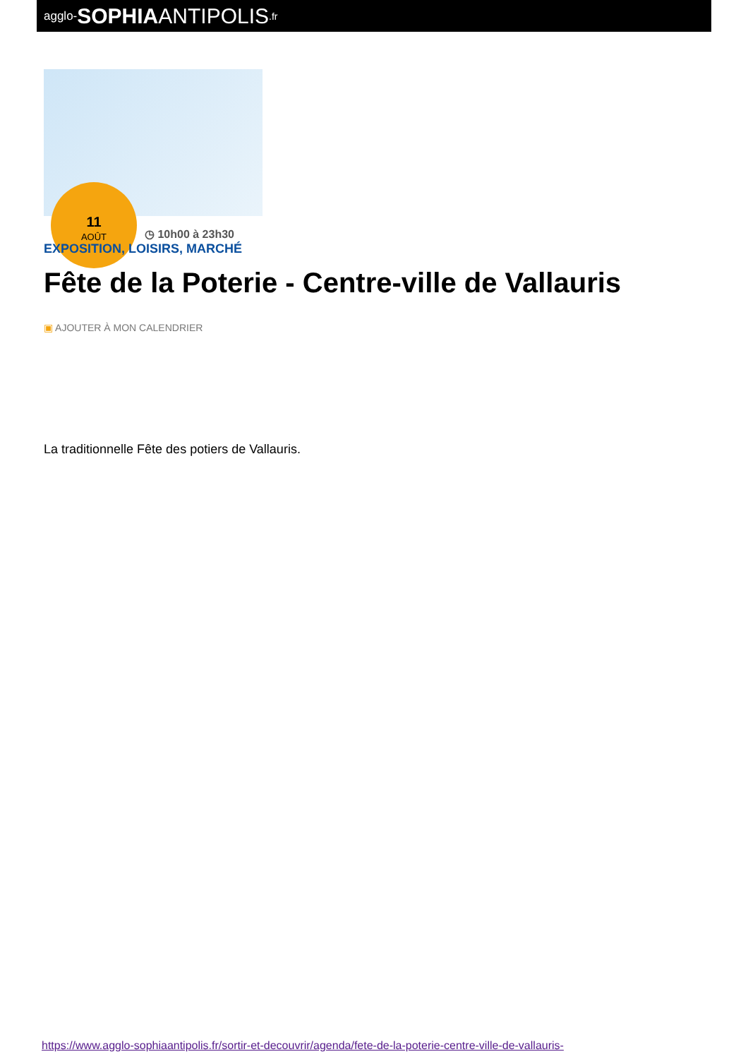agglo- SOPHIA ANTIPOLIS.fr
11
AOÛT
◷ 10h00 à 23h30
EXPOSITION, LOISIRS, MARCHÉ
Fête de la Poterie - Centre-ville de Vallauris
▣ AJOUTER À MON CALENDRIER
La traditionnelle Fête des potiers de Vallauris.
https://www.agglo-sophiaantipolis.fr/sortir-et-decouvrir/agenda/fete-de-la-poterie-centre-ville-de-vallauris-